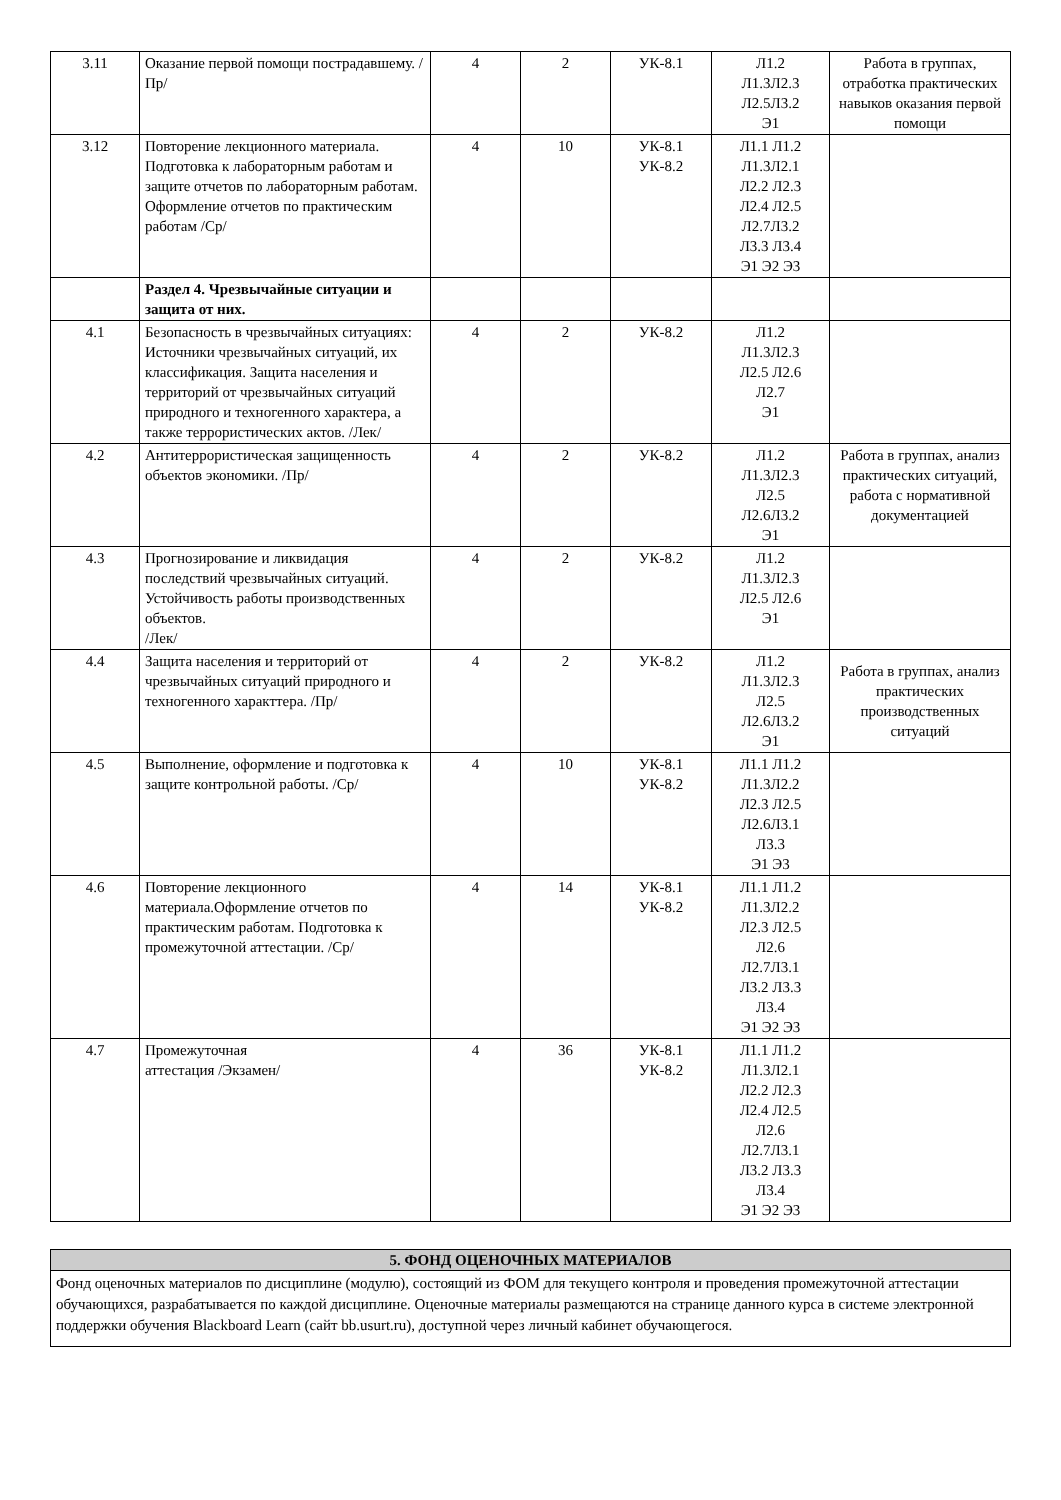| 3.11 | Оказание первой помощи пострадавшему. /Пр/ | 4 | 2 | УК-8.1 | Л1.2 Л1.3Л2.3 Л2.5Л3.2 Э1 | Работа в группах, отработка практических навыков оказания первой помощи |
| 3.12 | Повторение лекционного материала. Подготовка к лабораторным работам и защите отчетов по лабораторным работам. Оформление отчетов по практическим работам /Ср/ | 4 | 10 | УК-8.1 УК-8.2 | Л1.1 Л1.2 Л1.3Л2.1 Л2.2 Л2.3 Л2.4 Л2.5 Л2.7Л3.2 Л3.3 Л3.4 Э1 Э2 Э3 | |
| | Раздел 4. Чрезвычайные ситуации и защита от них. | | | | | |
| 4.1 | Безопасность в чрезвычайных ситуациях: Источники чрезвычайных ситуаций, их классификация. Защита населения и территорий от чрезвычайных ситуаций природного и техногенного характера, а также террористических актов. /Лек/ | 4 | 2 | УК-8.2 | Л1.2 Л1.3Л2.3 Л2.5 Л2.6 Л2.7 Э1 | |
| 4.2 | Антитеррористическая защищенность объектов экономики. /Пр/ | 4 | 2 | УК-8.2 | Л1.2 Л1.3Л2.3 Л2.5 Л2.6Л3.2 Э1 | Работа в группах, анализ практических ситуаций, работа с нормативной документацией |
| 4.3 | Прогнозирование и ликвидация последствий чрезвычайных ситуаций. Устойчивость работы производственных объектов. /Лек/ | 4 | 2 | УК-8.2 | Л1.2 Л1.3Л2.3 Л2.5 Л2.6 Э1 | |
| 4.4 | Защита населения и территорий от чрезвычайных ситуаций природного и техногенного характтера. /Пр/ | 4 | 2 | УК-8.2 | Л1.2 Л1.3Л2.3 Л2.5 Л2.6Л3.2 Э1 | Работа в группах, анализ практических производственных ситуаций |
| 4.5 | Выполнение, оформление и подготовка к защите контрольной работы. /Ср/ | 4 | 10 | УК-8.1 УК-8.2 | Л1.1 Л1.2 Л1.3Л2.2 Л2.3 Л2.5 Л2.6Л3.1 Л3.3 Э1 Э3 | |
| 4.6 | Повторение лекционного материала.Оформление отчетов по практическим работам. Подготовка к промежуточной аттестации. /Ср/ | 4 | 14 | УК-8.1 УК-8.2 | Л1.1 Л1.2 Л1.3Л2.2 Л2.3 Л2.5 Л2.6 Л2.7Л3.1 Л3.2 Л3.3 Л3.4 Э1 Э2 Э3 | |
| 4.7 | Промежуточная аттестация /Экзамен/ | 4 | 36 | УК-8.1 УК-8.2 | Л1.1 Л1.2 Л1.3Л2.1 Л2.2 Л2.3 Л2.4 Л2.5 Л2.6 Л2.7Л3.1 Л3.2 Л3.3 Л3.4 Э1 Э2 Э3 | |
5. ФОНД ОЦЕНОЧНЫХ МАТЕРИАЛОВ
Фонд оценочных материалов по дисциплине (модулю), состоящий из ФОМ для текущего контроля и проведения промежуточной аттестации обучающихся, разрабатывается по каждой дисциплине. Оценочные материалы размещаются на странице данного курса в системе электронной поддержки обучения Blackboard Learn (сайт bb.usurt.ru), доступной через личный кабинет обучающегося.